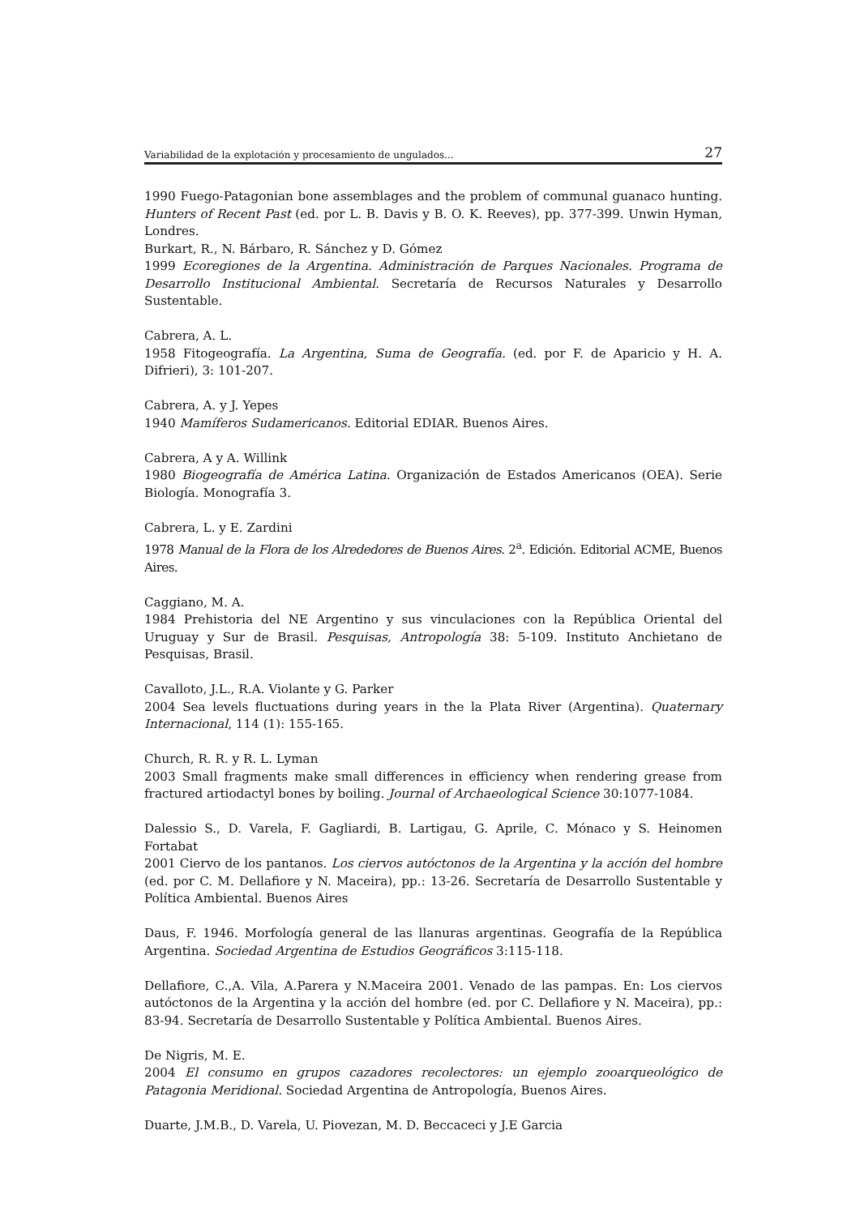Variabilidad de la explotación y procesamiento de ungulados... 27
1990 Fuego-Patagonian bone assemblages and the problem of communal guanaco hunting. Hunters of Recent Past (ed. por L. B. Davis y B. O. K. Reeves), pp. 377-399. Unwin Hyman, Londres.
Burkart, R., N. Bárbaro, R. Sánchez y D. Gómez
1999 Ecoregiones de la Argentina. Administración de Parques Nacionales. Programa de Desarrollo Institucional Ambiental. Secretaría de Recursos Naturales y Desarrollo Sustentable.
Cabrera, A. L.
1958 Fitogeografía. La Argentina, Suma de Geografía. (ed. por F. de Aparicio y H. A. Difrieri), 3: 101-207.
Cabrera, A. y J. Yepes
1940 Mamíferos Sudamericanos. Editorial EDIAR. Buenos Aires.
Cabrera, A y A. Willink
1980 Biogeografía de América Latina. Organización de Estados Americanos (OEA). Serie Biología. Monografía 3.
Cabrera, L. y E. Zardini
1978 Manual de la Flora de los Alrededores de Buenos Aires. 2<sup>a</sup>. Edición. Editorial ACME, Buenos Aires.
Caggiano, M. A.
1984 Prehistoria del NE Argentino y sus vinculaciones con la República Oriental del Uruguay y Sur de Brasil. Pesquisas, Antropología 38: 5-109. Instituto Anchietano de Pesquisas, Brasil.
Cavalloto, J.L., R.A. Violante y G. Parker
2004 Sea levels fluctuations during years in the la Plata River (Argentina). Quaternary Internacional, 114 (1): 155-165.
Church, R. R. y R. L. Lyman
2003 Small fragments make small differences in efficiency when rendering grease from fractured artiodactyl bones by boiling. Journal of Archaeological Science 30:1077-1084.
Dalessio S., D. Varela, F. Gagliardi, B. Lartigau, G. Aprile, C. Mónaco y S. Heinomen Fortabat
2001 Ciervo de los pantanos. Los ciervos autóctonos de la Argentina y la acción del hombre (ed. por C. M. Dellafiore y N. Maceira), pp.: 13-26. Secretaría de Desarrollo Sustentable y Política Ambiental. Buenos Aires
Daus, F. 1946. Morfología general de las llanuras argentinas. Geografía de la República Argentina. Sociedad Argentina de Estudios Geográficos 3:115-118.
Dellafiore, C.,A. Vila, A.Parera y N.Maceira 2001. Venado de las pampas. En: Los ciervos autóctonos de la Argentina y la acción del hombre (ed. por C. Dellafiore y N. Maceira), pp.: 83-94. Secretaría de Desarrollo Sustentable y Política Ambiental. Buenos Aires.
De Nigris, M. E.
2004 El consumo en grupos cazadores recolectores: un ejemplo zooarqueológico de Patagonia Meridional. Sociedad Argentina de Antropología, Buenos Aires.
Duarte, J.M.B., D. Varela, U. Piovezan, M. D. Beccaceci y J.E Garcia